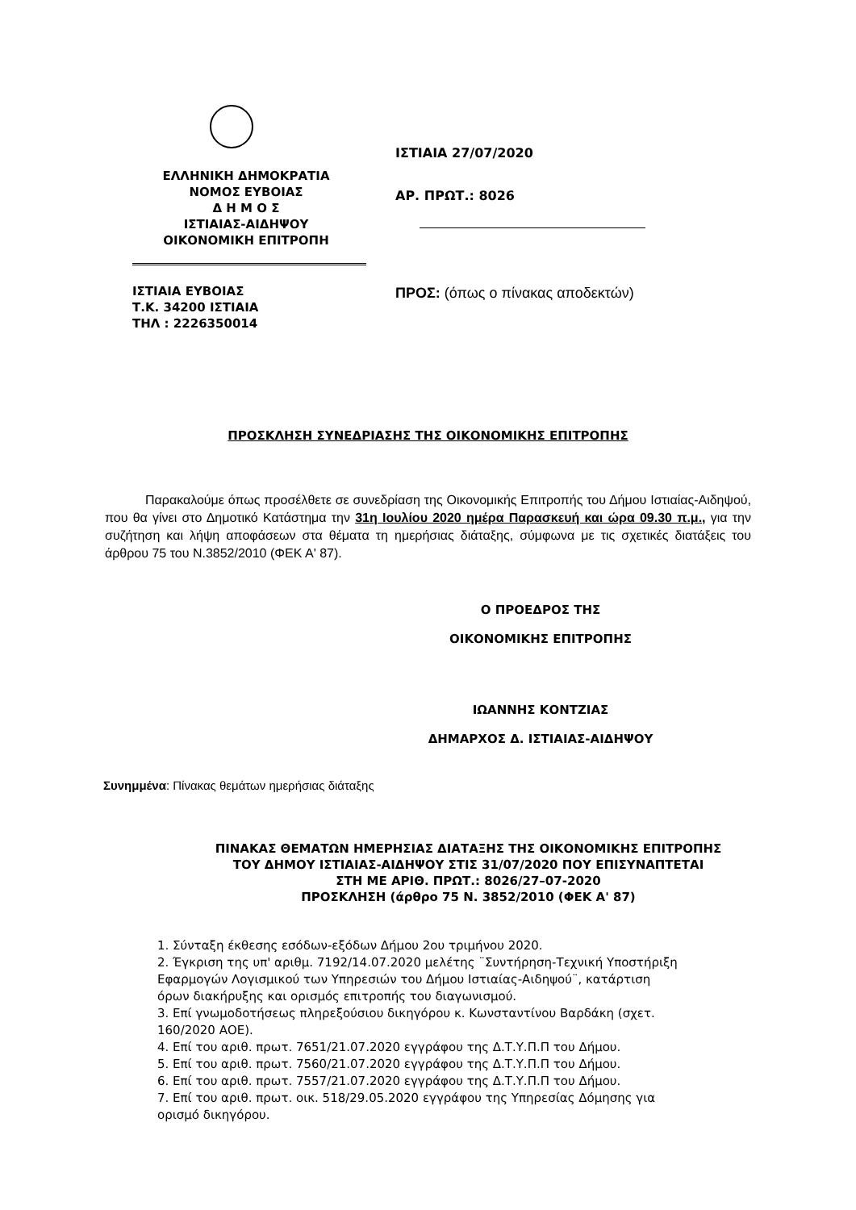ΕΛΛΗΝΙΚΗ ΔΗΜΟΚΡΑΤΙΑ
ΝΟΜΟΣ ΕΥΒΟΙΑΣ
Δ Η Μ Ο Σ
ΙΣΤΙΑΙΑΣ-ΑΙΔΗΨΟΥ
ΟΙΚΟΝΟΜΙΚΗ ΕΠΙΤΡΟΠΗ
ΙΣΤΙΑΙΑ ΕΥΒΟΙΑΣ
Τ.Κ. 34200 ΙΣΤΙΑΙΑ
ΤΗΛ : 2226350014
ΙΣΤΙΑΙΑ 27/07/2020
ΑΡ. ΠΡΩΤ.: 8026
ΠΡΟΣ: (όπως ο πίνακας αποδεκτών)
ΠΡΟΣΚΛΗΣΗ ΣΥΝΕΔΡΙΑΣΗΣ ΤΗΣ ΟΙΚΟΝΟΜΙΚΗΣ ΕΠΙΤΡΟΠΗΣ
Παρακαλούμε όπως προσέλθετε σε συνεδρίαση της Οικονομικής Επιτροπής του Δήμου Ιστιαίας-Αιδηψού, που θα γίνει στο Δημοτικό Κατάστημα την 31η Ιουλίου 2020 ημέρα Παρασκευή και ώρα 09.30 π.μ., για την συζήτηση και λήψη αποφάσεων στα θέματα τη ημερήσιας διάταξης, σύμφωνα με τις σχετικές διατάξεις του άρθρου 75 του Ν.3852/2010 (ΦΕΚ Α' 87).
Ο ΠΡΟΕΔΡΟΣ ΤΗΣ
ΟΙΚΟΝΟΜΙΚΗΣ ΕΠΙΤΡΟΠΗΣ
ΙΩΑΝΝΗΣ ΚΟΝΤΖΙΑΣ
ΔΗΜΑΡΧΟΣ Δ. ΙΣΤΙΑΙΑΣ-ΑΙΔΗΨΟΥ
Συνημμένα: Πίνακας θεμάτων ημερήσιας διάταξης
ΠΙΝΑΚΑΣ ΘΕΜΑΤΩΝ ΗΜΕΡΗΣΙΑΣ ΔΙΑΤΑΞΗΣ ΤΗΣ ΟΙΚΟΝΟΜΙΚΗΣ ΕΠΙΤΡΟΠΗΣ
ΤΟΥ ΔΗΜΟΥ ΙΣΤΙΑΙΑΣ-ΑΙΔΗΨΟΥ ΣΤΙΣ 31/07/2020 ΠΟΥ ΕΠΙΣΥΝΑΠΤΕΤΑΙ
ΣΤΗ ΜΕ ΑΡΙΘ. ΠΡΩΤ.: 8026/27–07-2020
ΠΡΟΣΚΛΗΣΗ (άρθρο 75 Ν. 3852/2010 (ΦΕΚ Α' 87)
1. Σύνταξη έκθεσης εσόδων-εξόδων Δήμου 2ου τριμήνου 2020.
2. Έγκριση της υπ' αριθμ. 7192/14.07.2020 μελέτης ¨Συντήρηση-Τεχνική Υποστήριξη Εφαρμογών Λογισμικού των Υπηρεσιών του Δήμου Ιστιαίας-Αιδηψού¨, κατάρτιση όρων διακήρυξης και ορισμός επιτροπής του διαγωνισμού.
3. Επί γνωμοδοτήσεως πληρεξούσιου δικηγόρου κ. Κωνσταντίνου Βαρδάκη (σχετ. 160/2020 ΑΟΕ).
4. Επί του αριθ. πρωτ. 7651/21.07.2020 εγγράφου της Δ.Τ.Υ.Π.Π του Δήμου.
5. Επί του αριθ. πρωτ. 7560/21.07.2020 εγγράφου της Δ.Τ.Υ.Π.Π του Δήμου.
6. Επί του αριθ. πρωτ. 7557/21.07.2020 εγγράφου της Δ.Τ.Υ.Π.Π του Δήμου.
7. Επί του αριθ. πρωτ. οικ. 518/29.05.2020 εγγράφου της Υπηρεσίας Δόμησης για ορισμό δικηγόρου.